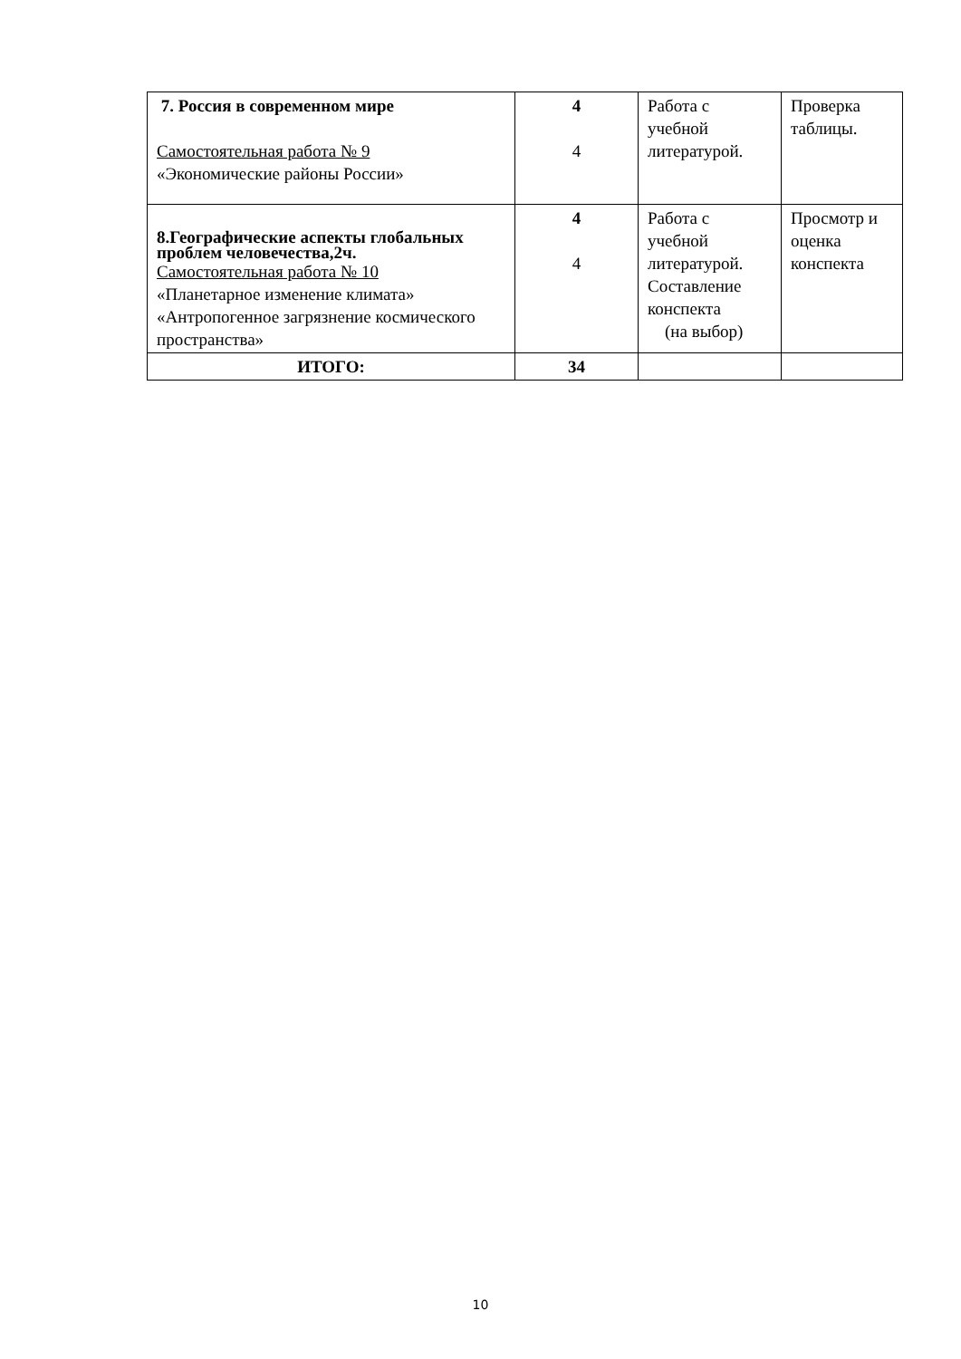| 7. Россия в современном мире Самостоятельная работа № 9 «Экономические районы России» | 4 4 | Работа с учебной литературой. | Проверка таблицы. |
| 8.Географические аспекты глобальных проблем человечества,2ч. Самостоятельная работа № 10 «Планетарное изменение климата» «Антропогенное загрязнение космического пространства» | 4 4 | Работа с учебной литературой. Составление конспекта (на выбор) | Просмотр и оценка конспекта |
| ИТОГО: | 34 | | |
10